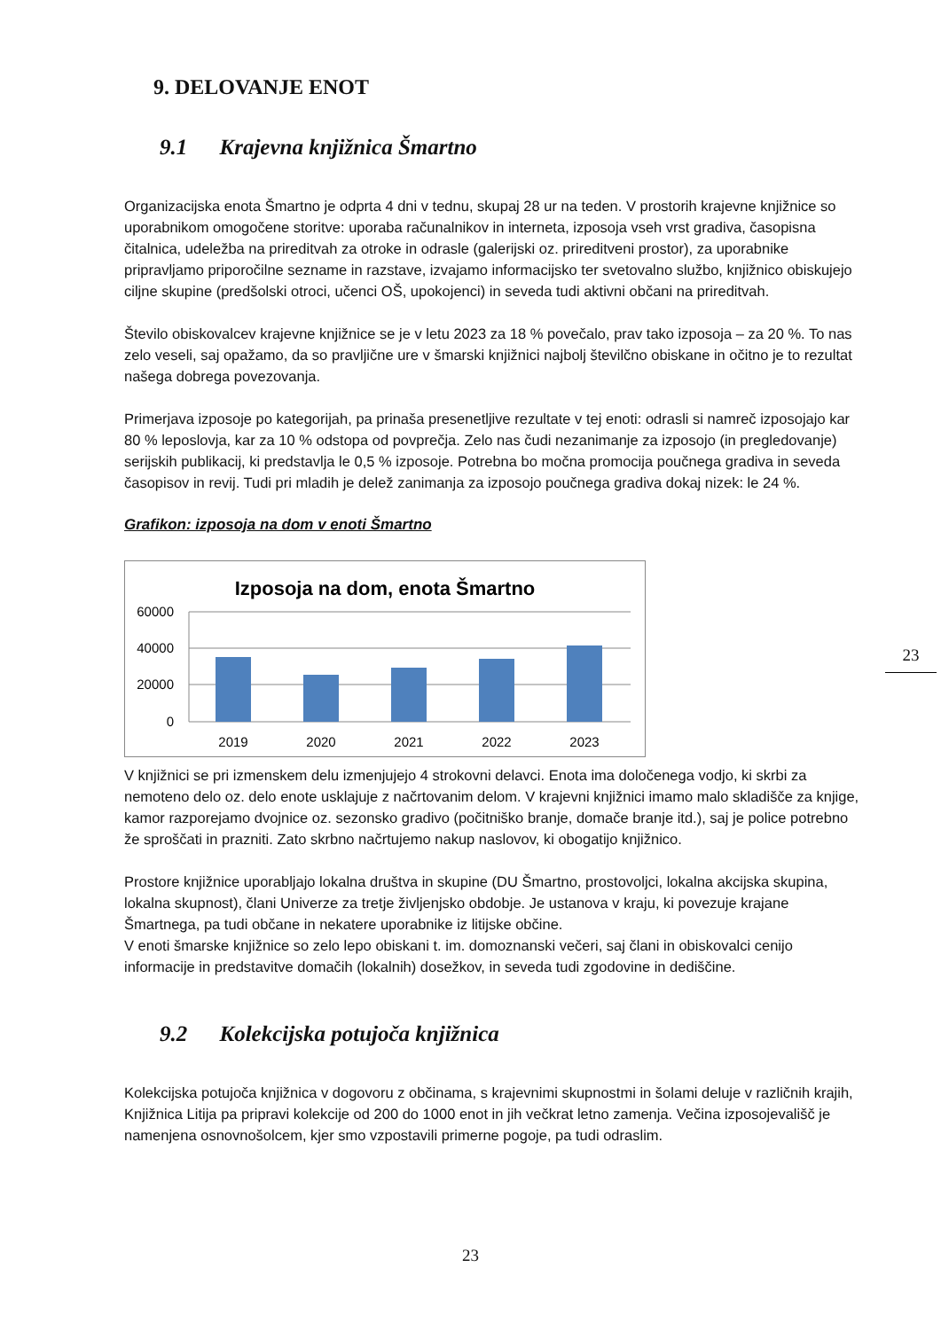9. DELOVANJE ENOT
9.1 Krajevna knjižnica Šmartno
Organizacijska enota Šmartno je odprta 4 dni v tednu, skupaj 28 ur na teden. V prostorih krajevne knjižnice so uporabnikom omogočene storitve: uporaba računalnikov in interneta, izposoja vseh vrst gradiva, časopisna čitalnica, udeležba na prireditvah za otroke in odrasle (galerijski oz. prireditveni prostor), za uporabnike pripravljamo priporočilne sezname in razstave, izvajamo informacijsko ter svetovalno službo, knjižnico obiskujejo ciljne skupine (predšolski otroci, učenci OŠ, upokojenci) in seveda tudi aktivni občani na prireditvah.
Število obiskovalcev krajevne knjižnice se je v letu 2023 za 18 % povečalo, prav tako izposoja – za 20 %. To nas zelo veseli, saj opažamo, da so pravljične ure v šmarski knjižnici najbolj številčno obiskane in očitno je to rezultat našega dobrega povezovanja.
Primerjava izposoje po kategorijah, pa prinaša presenetljive rezultate v tej enoti: odrasli si namreč izposojajo kar 80 % leposlovja, kar za 10 % odstopa od povprečja. Zelo nas čudi nezanimanje za izposojo (in pregledovanje) serijskih publikacij, ki predstavlja le 0,5 % izposoje. Potrebna bo močna promocija poučnega gradiva in seveda časopisov in revij. Tudi pri mladih je delež zanimanja za izposojo poučnega gradiva dokaj nizek: le 24 %.
Grafikon: izposoja na dom v enoti Šmartno
Izposoja na dom, enota Šmartno
60000
40000
20000
0
2019
2020
2021
2022
2023
V knjižnici se pri izmenskem delu izmenjujejo 4 strokovni delavci. Enota ima določenega vodjo, ki skrbi za nemoteno delo oz. delo enote usklajuje z načrtovanim delom. V krajevni knjižnici imamo malo skladišče za knjige, kamor razporejamo dvojnice oz. sezonsko gradivo (počitniško branje, domače branje itd.), saj je police potrebno že sproščati in prazniti. Zato skrbno načrtujemo nakup naslovov, ki obogatijo knjižnico.
Prostore knjižnice uporabljajo lokalna društva in skupine (DU Šmartno, prostovoljci, lokalna akcijska skupina, lokalna skupnost), člani Univerze za tretje življenjsko obdobje. Je ustanova v kraju, ki povezuje krajane Šmartnega, pa tudi občane in nekatere uporabnike iz litijske občine.
V enoti šmarske knjižnice so zelo lepo obiskani t. im. domoznanski večeri, saj člani in obiskovalci cenijo informacije in predstavitve domačih (lokalnih) dosežkov, in seveda tudi zgodovine in dediščine.
9.2 Kolekcijska potujoča knjižnica
Kolekcijska potujoča knjižnica v dogovoru z občinama, s krajevnimi skupnostmi in šolami deluje v različnih krajih, Knjižnica Litija pa pripravi kolekcije od 200 do 1000 enot in jih večkrat letno zamenja. Večina izposojevališč je namenjena osnovnošolcem, kjer smo vzpostavili primerne pogoje, pa tudi odraslim.
23
23